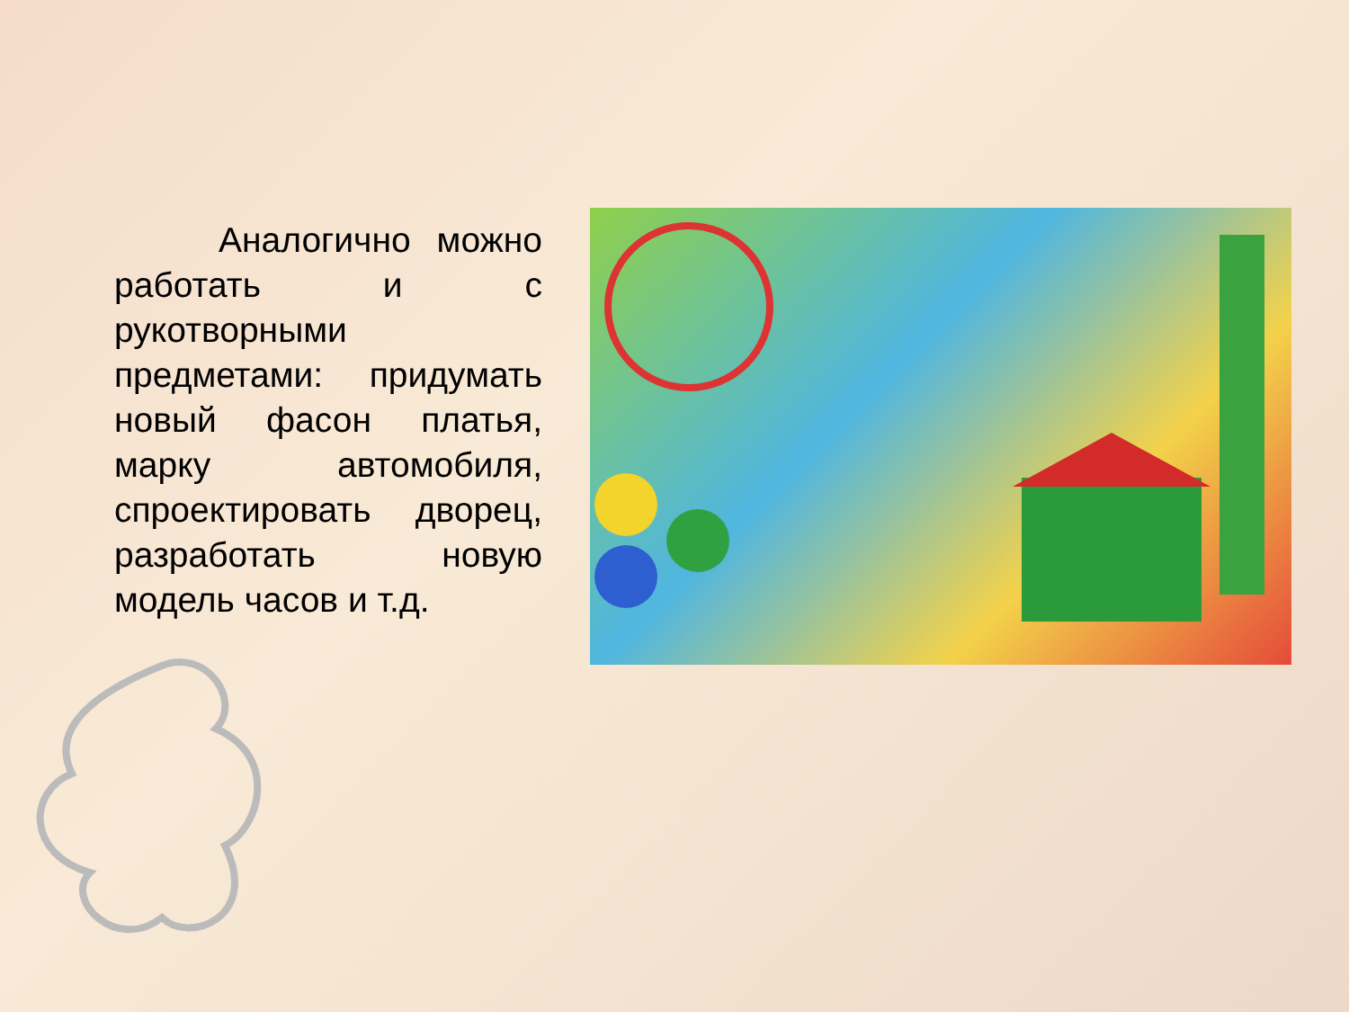Аналогично можно работать и с рукотворными предметами: придумать новый фасон платья, марку автомобиля, спроектировать дворец, разработать новую модель часов и т.д.